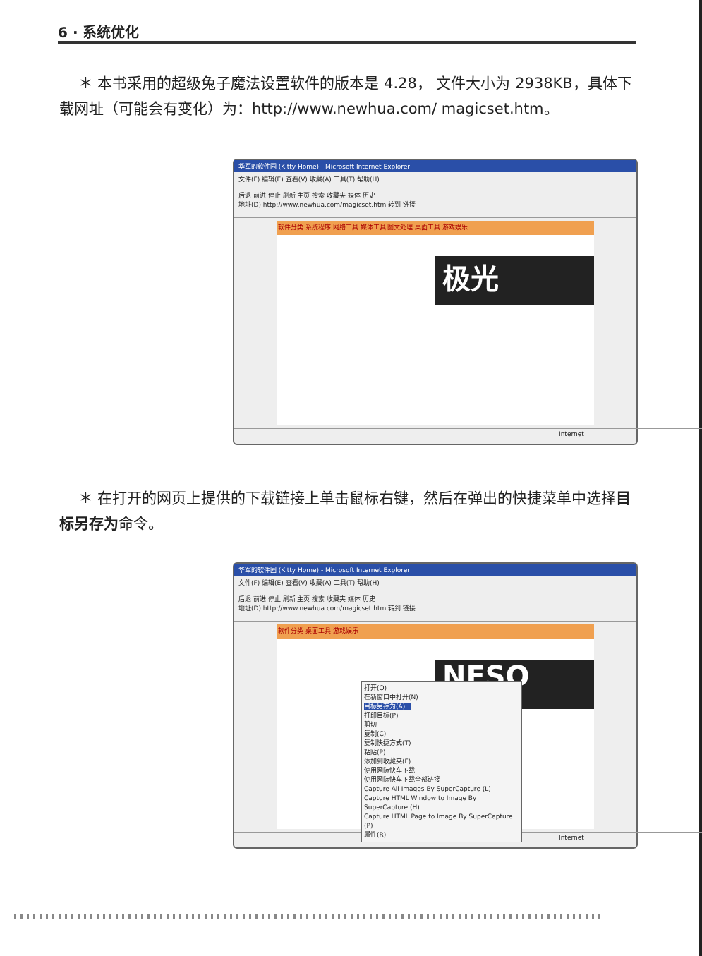6 · 系统优化
＊ 本书采用的超级兔子魔法设置软件的版本是 4.28， 文件大小为 2938KB，具体下载网址（可能会有变化）为：http://www.newhua.com/ magicset.htm。
华军的软件园 (Kitty Home) - Microsoft Internet Explorer
文件(F) 编辑(E) 查看(V) 收藏(A) 工具(T) 帮助(H)
后退 前进 停止 刷新 主页 搜索 收藏夹 媒体 历史
地址(D) http://www.newhua.com/magicset.htm 转到 链接
软件分类 系统程序 网络工具 媒体工具 图文处理 桌面工具 游戏娱乐
极光
Internet
＊ 在打开的网页上提供的下载链接上单击鼠标右键，然后在弹出的快捷菜单中选择目标另存为命令。
华军的软件园 (Kitty Home) - Microsoft Internet Explorer
文件(F) 编辑(E) 查看(V) 收藏(A) 工具(T) 帮助(H)
后退 前进 停止 刷新 主页 搜索 收藏夹 媒体 历史
地址(D) http://www.newhua.com/magicset.htm 转到 链接
软件分类 桌面工具 游戏娱乐
NESO
打开(O)
在新窗口中打开(N)
目标另存为(A)...
打印目标(P)
剪切
复制(C)
复制快捷方式(T)
粘贴(P)
添加到收藏夹(F)...
使用网际快车下载
使用网际快车下载全部链接
Capture All Images By SuperCapture (L)
Capture HTML Window to Image By SuperCapture (H)
Capture HTML Page to Image By SuperCapture (P)
属性(R)
Internet